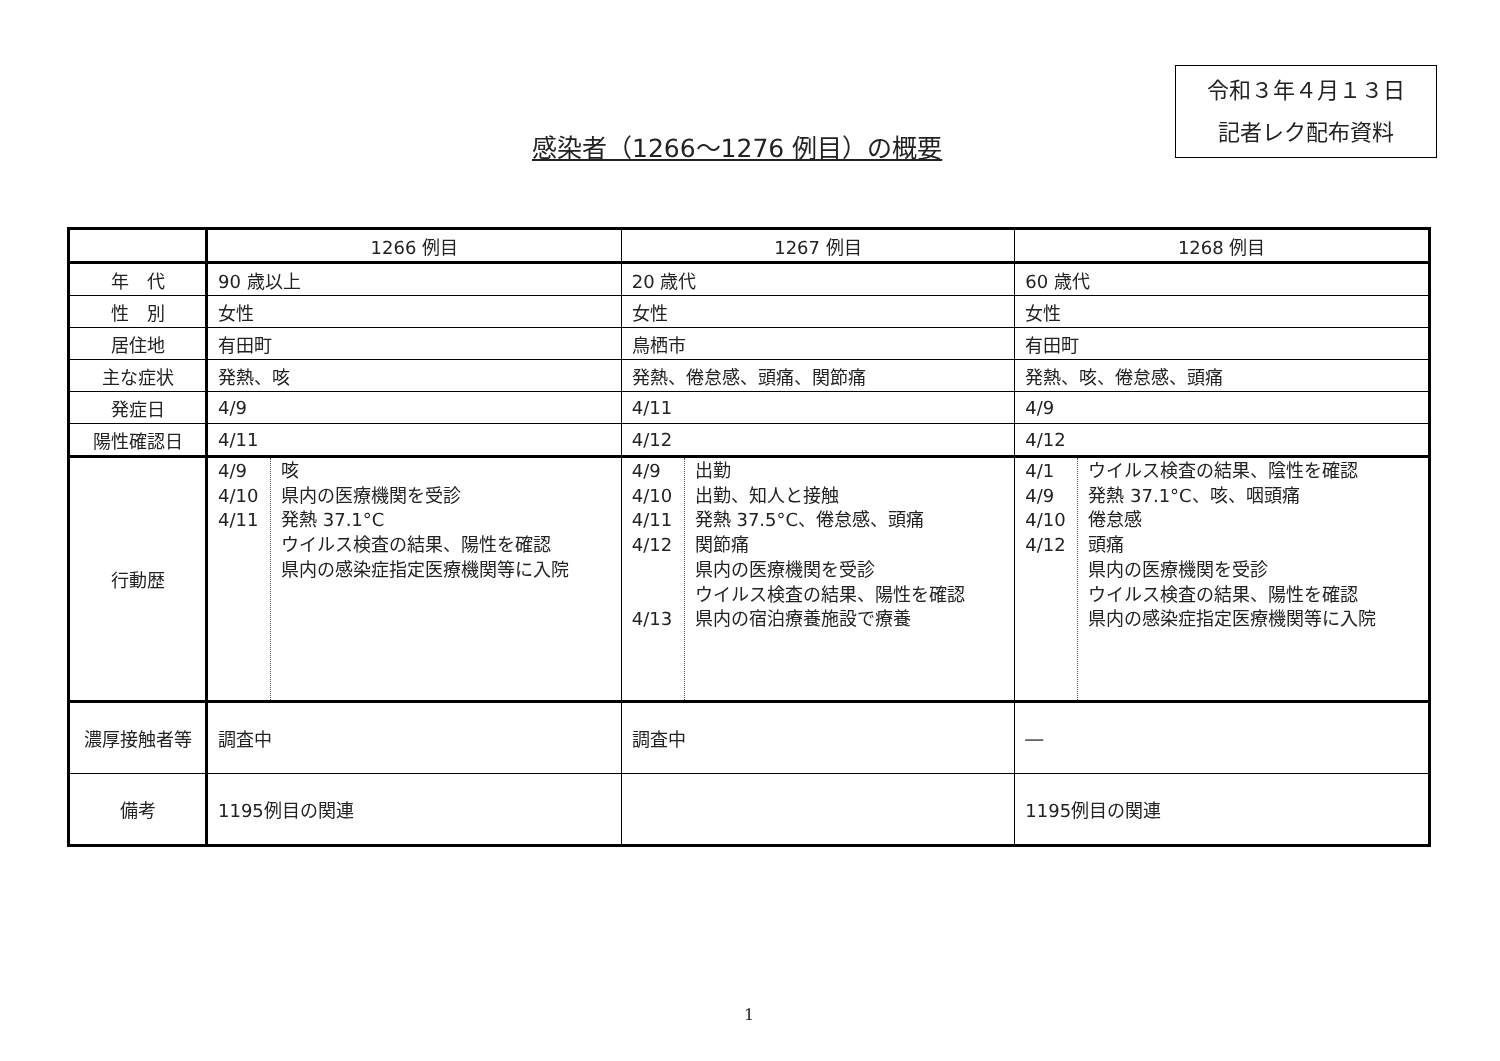令和３年４月１３日
記者レク配布資料
感染者（1266～1276 例目）の概要
| | 1266 例目 | 1267 例目 | 1268 例目 |
| --- | --- | --- | --- |
| 年 代 | 90 歳以上 | 20 歳代 | 60 歳代 |
| 性 別 | 女性 | 女性 | 女性 |
| 居住地 | 有田町 | 鳥栖市 | 有田町 |
| 主な症状 | 発熱、咳 | 発熱、倦怠感、頭痛、関節痛 | 発熱、咳、倦怠感、頭痛 |
| 発症日 | 4/9 | 4/11 | 4/9 |
| 陽性確認日 | 4/11 | 4/12 | 4/12 |
| 行動歴 | / 4/9 4/10 4/11 / 咳 県内の医療機関を受診 発熱 37.1°C ウイルス検査の結果、陽性を確認 県内の感染症指定医療機関等に入院 / | / 4/9 4/10 4/11 4/12 4/13 / 出勤 出勤、知人と接触 発熱 37.5°C、倦怠感、頭痛 関節痛 県内の医療機関を受診 ウイルス検査の結果、陽性を確認 県内の宿泊療養施設で療養 / | / 4/1 4/9 4/10 4/12 / ウイルス検査の結果、陰性を確認 発熱 37.1°C、咳、咽頭痛 倦怠感 頭痛 県内の医療機関を受診 ウイルス検査の結果、陽性を確認 県内の感染症指定医療機関等に入院 / |
| 濃厚接触者等 | 調査中 | 調査中 | ― |
| 備考 | 1195例目の関連 | | 1195例目の関連 |
1